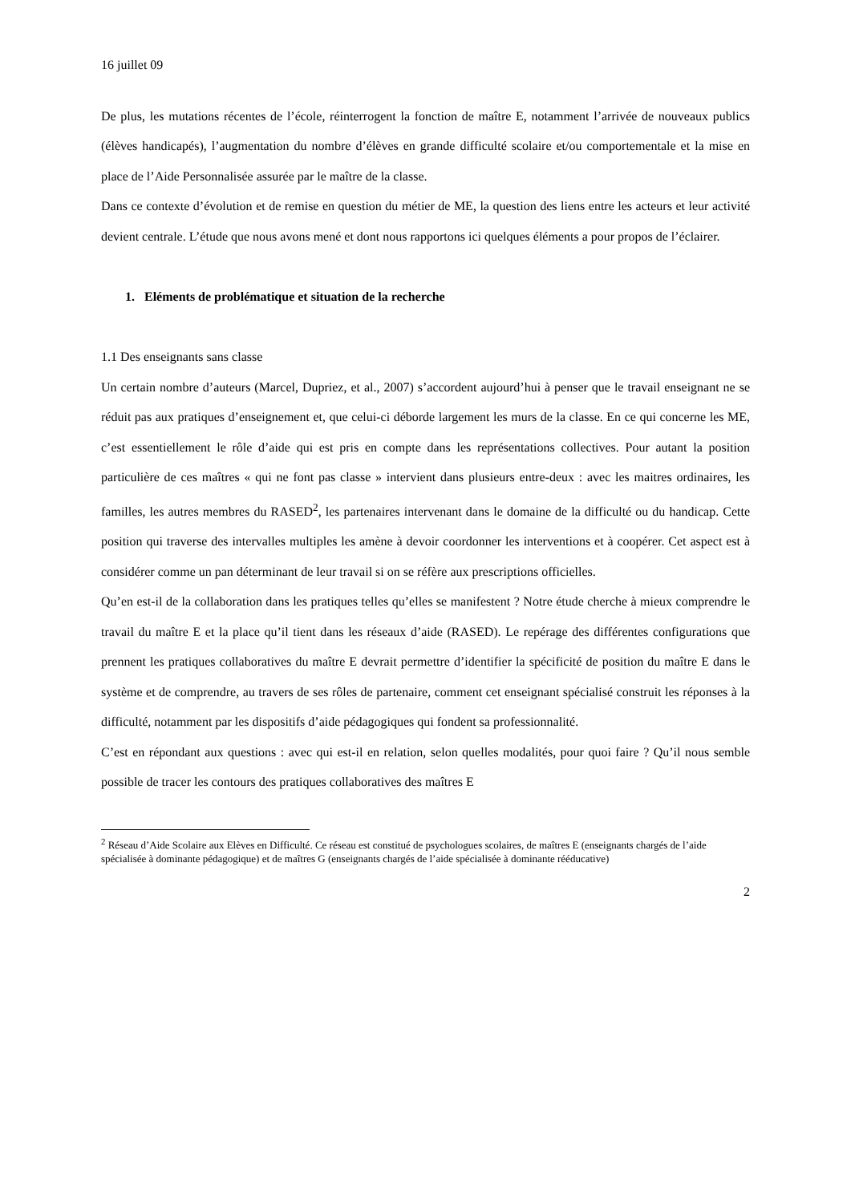16 juillet 09
De plus, les mutations récentes de l’école, réinterrogent la fonction de maître E, notamment l’arrivée de nouveaux publics (élèves handicapés), l’augmentation du nombre d’élèves en grande difficulté scolaire et/ou comportementale et la mise en place de l’Aide Personnalisée assurée par le maître de la classe.
Dans ce contexte d’évolution et de remise en question du métier de ME, la question des liens entre les acteurs et leur activité devient centrale. L’étude que nous avons mené et dont nous rapportons ici quelques éléments a pour propos de l’éclairer.
1. Eléments de problématique et situation de la recherche
1.1 Des enseignants sans classe
Un certain nombre d’auteurs (Marcel, Dupriez, et al., 2007) s’accordent aujourd’hui à penser que le travail enseignant ne se réduit pas aux pratiques d’enseignement et, que celui-ci déborde largement les murs de la classe. En ce qui concerne les ME, c’est essentiellement le rôle d’aide qui est pris en compte dans les représentations collectives. Pour autant la position particulière de ces maîtres « qui ne font pas classe » intervient dans plusieurs entre-deux : avec les maitres ordinaires, les familles, les autres membres du RASED<sup>2</sup>, les partenaires intervenant dans le domaine de la difficulté ou du handicap. Cette position qui traverse des intervalles multiples les amène à devoir coordonner les interventions et à coopérer. Cet aspect est à considérer comme un pan déterminant de leur travail si on se réfère aux prescriptions officielles.
Qu’en est-il de la collaboration dans les pratiques telles qu’elles se manifestent ? Notre étude cherche à mieux comprendre le travail du maître E et la place qu’il tient dans les réseaux d’aide (RASED). Le repérage des différentes configurations que prennent les pratiques collaboratives du maître E devrait permettre d’identifier la spécificité de position du maître E dans le système et de comprendre, au travers de ses rôles de partenaire, comment cet enseignant spécialisé construit les réponses à la difficulté, notamment par les dispositifs d’aide pédagogiques qui fondent sa professionnalité.
C’est en répondant aux questions : avec qui est-il en relation, selon quelles modalités, pour quoi faire ? Qu’il nous semble possible de tracer les contours des pratiques collaboratives des maîtres E
<sup>2</sup> Réseau d’Aide Scolaire aux Elèves en Difficulté. Ce réseau est constitué de psychologues scolaires, de maîtres E (enseignants chargés de l’aide spécialisée à dominante pédagogique) et de maîtres G (enseignants chargés de l’aide spécialisée à dominante rééducative)
2